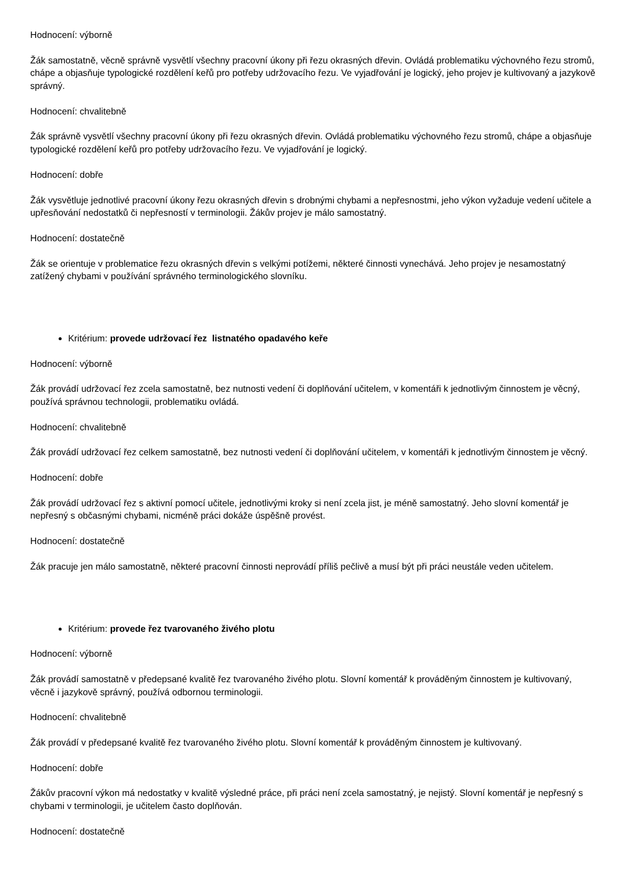Hodnocení: výborně
Žák samostatně, věcně správně vysvětlí všechny pracovní úkony při řezu okrasných dřevin. Ovládá problematiku výchovného řezu stromů, chápe a objasňuje typologické rozdělení keřů pro potřeby udržovacího řezu. Ve vyjadřování je logický, jeho projev je kultivovaný a jazykově správný.
Hodnocení: chvalitebně
Žák správně vysvětlí všechny pracovní úkony při řezu okrasných dřevin. Ovládá problematiku výchovného řezu stromů, chápe a objasňuje typologické rozdělení keřů pro potřeby udržovacího řezu. Ve vyjadřování je logický.
Hodnocení: dobře
Žák vysvětluje jednotlivé pracovní úkony řezu okrasných dřevin s drobnými chybami a nepřesnostmi, jeho výkon vyžaduje vedení učitele a upřesňování nedostatků či nepřesností v terminologii. Žákův projev je málo samostatný.
Hodnocení: dostatečně
Žák se orientuje v problematice řezu okrasných dřevin s velkými potížemi, některé činnosti vynechává. Jeho projev je nesamostatný zatížený chybami v používání správného terminologického slovníku.
Kritérium: provede udržovací řez listnatého opadavého keře
Hodnocení: výborně
Žák provádí udržovací řez zcela samostatně, bez nutnosti vedení či doplňování učitelem, v komentáři k jednotlivým činnostem je věcný, používá správnou technologii, problematiku ovládá.
Hodnocení: chvalitebně
Žák provádí udržovací řez celkem samostatně, bez nutnosti vedení či doplňování učitelem, v komentáři k jednotlivým činnostem je věcný.
Hodnocení: dobře
Žák provádí udržovací řez s aktivní pomocí učitele, jednotlivými kroky si není zcela jist, je méně samostatný. Jeho slovní komentář je nepřesný s občasnými chybami, nicméně práci dokáže úspěšně provést.
Hodnocení: dostatečně
Žák pracuje jen málo samostatně, některé pracovní činnosti neprovádí příliš pečlivě a musí být při práci neustále veden učitelem.
Kritérium: provede řez tvarovaného živého plotu
Hodnocení: výborně
Žák provádí samostatně v předepsané kvalitě řez tvarovaného živého plotu. Slovní komentář k prováděným činnostem je kultivovaný, věcně i jazykově správný, používá odbornou terminologii.
Hodnocení: chvalitebně
Žák provádí v předepsané kvalitě řez tvarovaného živého plotu. Slovní komentář k prováděným činnostem je kultivovaný.
Hodnocení: dobře
Žákův pracovní výkon má nedostatky v kvalitě výsledné práce, při práci není zcela samostatný, je nejistý. Slovní komentář je nepřesný s chybami v terminologii, je učitelem často doplňován.
Hodnocení: dostatečně